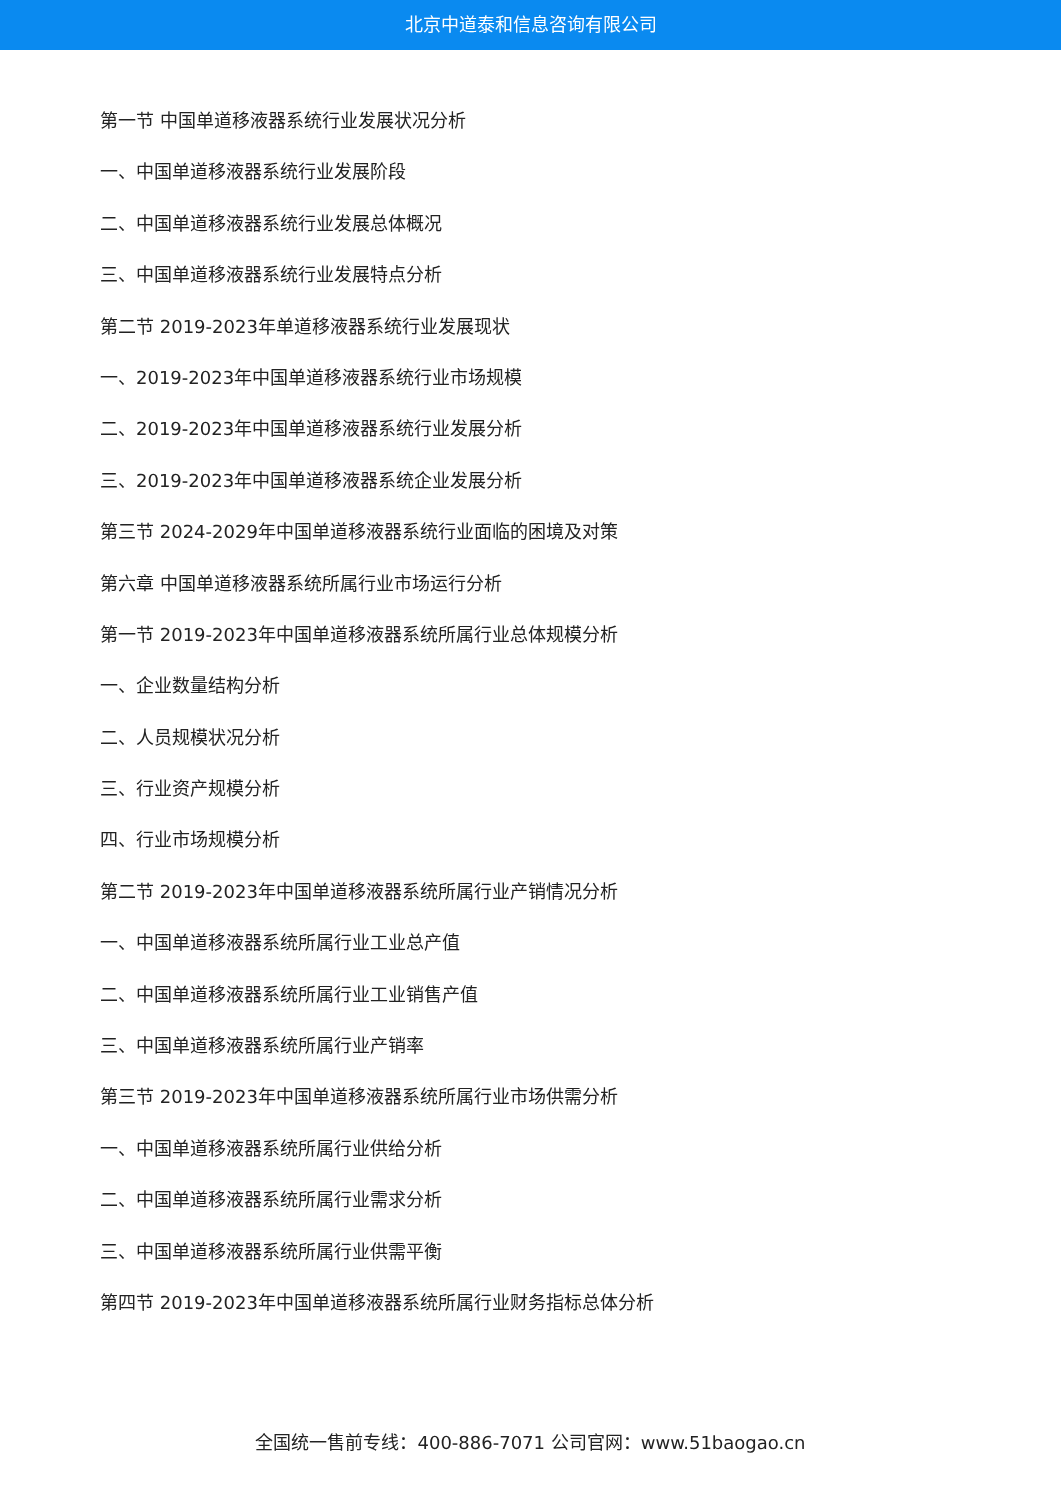北京中道泰和信息咨询有限公司
第一节 中国单道移液器系统行业发展状况分析
一、中国单道移液器系统行业发展阶段
二、中国单道移液器系统行业发展总体概况
三、中国单道移液器系统行业发展特点分析
第二节 2019-2023年单道移液器系统行业发展现状
一、2019-2023年中国单道移液器系统行业市场规模
二、2019-2023年中国单道移液器系统行业发展分析
三、2019-2023年中国单道移液器系统企业发展分析
第三节 2024-2029年中国单道移液器系统行业面临的困境及对策
第六章 中国单道移液器系统所属行业市场运行分析
第一节 2019-2023年中国单道移液器系统所属行业总体规模分析
一、企业数量结构分析
二、人员规模状况分析
三、行业资产规模分析
四、行业市场规模分析
第二节 2019-2023年中国单道移液器系统所属行业产销情况分析
一、中国单道移液器系统所属行业工业总产值
二、中国单道移液器系统所属行业工业销售产值
三、中国单道移液器系统所属行业产销率
第三节 2019-2023年中国单道移液器系统所属行业市场供需分析
一、中国单道移液器系统所属行业供给分析
二、中国单道移液器系统所属行业需求分析
三、中国单道移液器系统所属行业供需平衡
第四节 2019-2023年中国单道移液器系统所属行业财务指标总体分析
全国统一售前专线：400-886-7071 公司官网：www.51baogao.cn